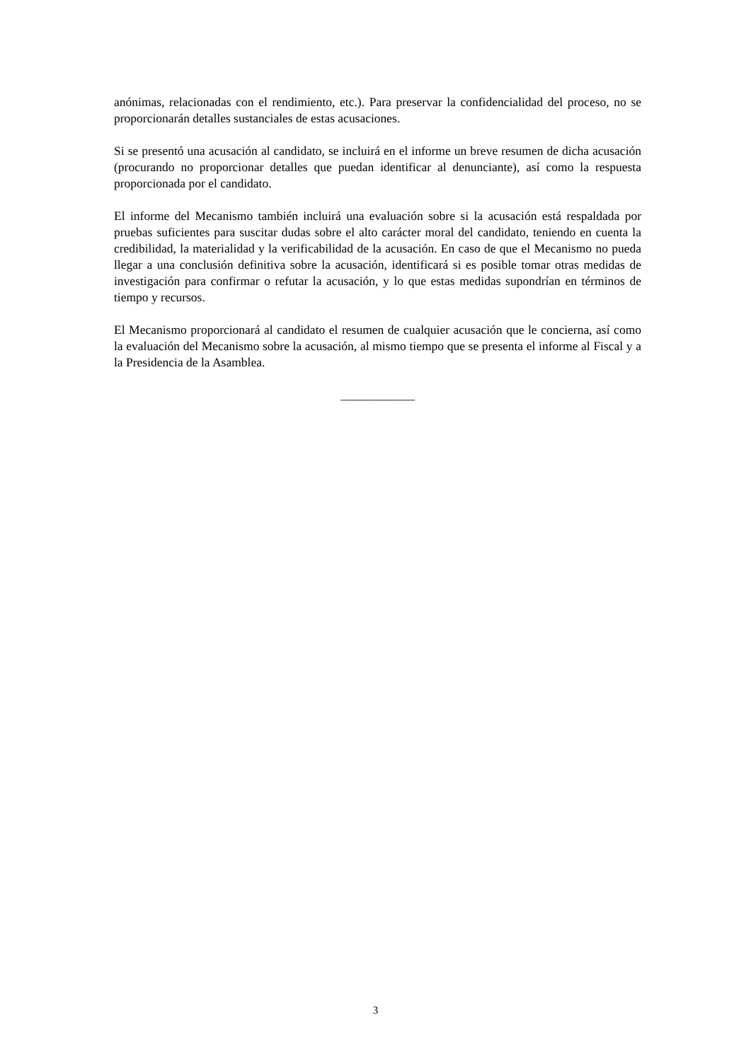anónimas, relacionadas con el rendimiento, etc.). Para preservar la confidencialidad del proceso, no se proporcionarán detalles sustanciales de estas acusaciones.
Si se presentó una acusación al candidato, se incluirá en el informe un breve resumen de dicha acusación (procurando no proporcionar detalles que puedan identificar al denunciante), así como la respuesta proporcionada por el candidato.
El informe del Mecanismo también incluirá una evaluación sobre si la acusación está respaldada por pruebas suficientes para suscitar dudas sobre el alto carácter moral del candidato, teniendo en cuenta la credibilidad, la materialidad y la verificabilidad de la acusación. En caso de que el Mecanismo no pueda llegar a una conclusión definitiva sobre la acusación, identificará si es posible tomar otras medidas de investigación para confirmar o refutar la acusación, y lo que estas medidas supondrían en términos de tiempo y recursos.
El Mecanismo proporcionará al candidato el resumen de cualquier acusación que le concierna, así como la evaluación del Mecanismo sobre la acusación, al mismo tiempo que se presenta el informe al Fiscal y a la Presidencia de la Asamblea.
____________
3